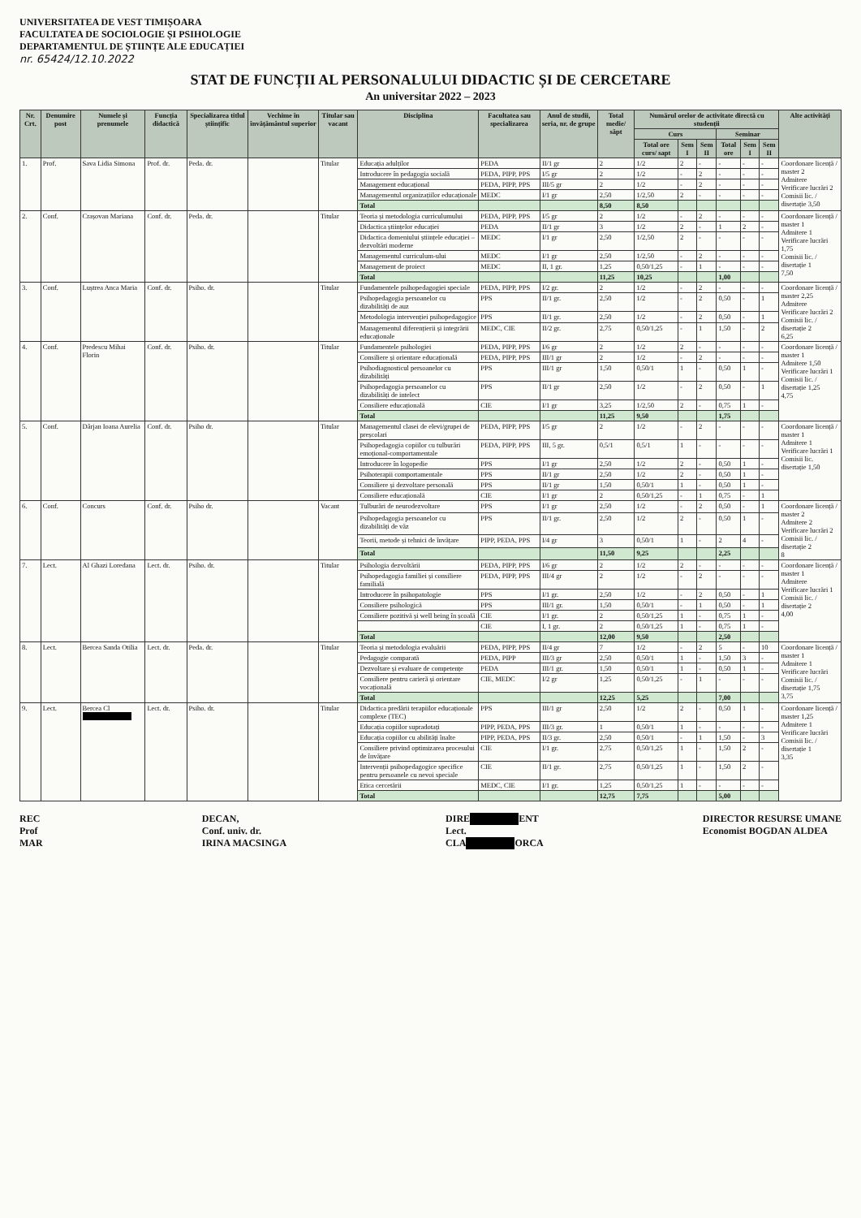UNIVERSITATEA DE VEST TIMIȘOARA
FACULTATEA DE SOCIOLOGIE ȘI PSIHOLOGIE
DEPARTAMENTUL DE ȘTIINȚE ALE EDUCAȚIEI
nr. 65424/12.10.2022
STAT DE FUNCȚII AL PERSONALULUI DIDACTIC ȘI DE CERCETARE
An universitar 2022 – 2023
| Nr. Crt. | Denumire post | Numele și prenumele | Funcția didactică | Specializarea titlul științific | Vechime în învățământul superior | Titular sau vacant | Disciplina | Facultatea sau specializarea | Anul de studii, seria, nr. de grupe | Total medie/ săpt | Numărul orelor de activitate directă cu studenții | | | | | | Alte activități |
| --- | --- | --- | --- | --- | --- | --- | --- | --- | --- | --- | --- | --- | --- | --- | --- | --- | --- |
| | | | | | | | | | | | Curs | | | Seminar | | | |
| | | | | | | | | | | | Total ore curs/ sapt | Sem I | Sem II | Total ore | Sem I | Sem II | |
| 1. | Prof. | Sava Lidia Simona | Prof. dr. | Peda. dr. | | Titular | Educația adulților | PEDA | II/1 gr | 2 | 1/2 | 2 | - | - | - | - | Coordonare licență / master 2 Admitere Verificare lucrări 2 Comisii lic. / disertație 3,50 |
| | | | | | | | Introducere în pedagogia socială | PEDA, PIPP, PPS | I/5 gr | 2 | 1/2 | - | 2 | - | - | - | |
| | | | | | | | Management educațional | PEDA, PIPP, PPS | III/5 gr | 2 | 1/2 | - | 2 | - | - | - | |
| | | | | | | | Managementul organizațiilor educaționale | MEDC | I/1 gr | 2,50 | 1/2,50 | 2 | - | - | - | - | |
| | | | | | | | Total | | | 8,50 | 8,50 | | | | | | |
| 2. | Conf. | Crașovan Mariana | Conf. dr. | Peda. dr. | | Titular | Teoria și metodologia curriculumului | PEDA, PIPP, PPS | I/5 gr | 2 | 1/2 | - | 2 | - | - | - | Coordonare licență / master 1 Admitere 1 Verificare lucrări 1,75 Comisii lic. / disertație 1 7,50 |
| | | | | | | | Didactica științelor educației | PEDA | II/1 gr | 3 | 1/2 | 2 | - | 1 | 2 | - | |
| | | | | | | | Didactica domeniului științele educației – dezvoltări moderne | MEDC | I/1 gr | 2,50 | 1/2,50 | 2 | - | - | - | - | |
| | | | | | | | Managementul curriculum-ului | MEDC | I/1 gr | 2,50 | 1/2,50 | - | 2 | - | - | - | |
| | | | | | | | Management de proiect | MEDC | II, 1 gr. | 1,25 | 0,50/1,25 | - | 1 | - | - | - | |
| | | | | | | | Total | | | 11,25 | 10,25 | | | 1,00 | | | |
| 3. | Conf. | Luștrea Anca Maria | Conf. dr. | Psiho. dr. | | Titular | Fundamentele psihopedagogiei speciale | PEDA, PIPP, PPS | I/2 gr. | 2 | 1/2 | - | 2 | - | - | - | Coordonare licență / master 2,25 Admitere Verificare lucrări 2 Comisii lic. / disertație 2 6,25 |
| | | | | | | | Psihopedagogia persoanelor cu dizabilități de auz | PPS | II/1 gr. | 2,50 | 1/2 | - | 2 | 0,50 | - | 1 | |
| | | | | | | | Metodologia intervenției psihopedagogice | PPS | II/1 gr. | 2,50 | 1/2 | - | 2 | 0,50 | - | 1 | |
| | | | | | | | Managementul diferențierii și integrării educaționale | MEDC, CIE | II/2 gr. | 2,75 | 0,50/1,25 | - | 1 | 1,50 | - | 2 | |
| 4. | Conf. | Predescu Mihai Florin | Conf. dr. | Psiho. dr. | | Titular | Fundamentele psihologiei | PEDA, PIPP, PPS | I/6 gr | 2 | 1/2 | 2 | - | - | - | - | Coordonare licență / master 1 Admitere 1,50 Verificare lucrări 1 Comisii lic. / disertație 1,25 4,75 |
| | | | | | | | Consiliere și orientare educațională | PEDA, PIPP, PPS | III/1 gr | 2 | 1/2 | - | 2 | - | - | - | |
| | | | | | | | Psihodiagnosticul persoanelor cu dizabilități | PPS | III/1 gr | 1,50 | 0,50/1 | 1 | - | 0,50 | 1 | - | |
| | | | | | | | Psihopedagogia persoanelor cu dizabilități de intelect | PPS | II/1 gr | 2,50 | 1/2 | - | 2 | 0,50 | - | 1 | |
| | | | | | | | Consiliere educațională | CIE | I/1 gr | 3,25 | 1/2,50 | 2 | - | 0,75 | 1 | - | |
| | | | | | | | Total | | | 11,25 | 9,50 | | | 1,75 | | | |
| 5. | Conf. | Dârjan Ioana Aurelia | Conf. dr. | Psiho dr. | | Titular | Managementul clasei de elevi/grupei de preșcolari | PEDA, PIPP, PPS | I/5 gr | 2 | 1/2 | - | 2 | - | - | - | Coordonare licență / master 1 Admitere 1 Verificare lucrări 1 Comisii lic. disertație 1,50 |
| | | | | | | | Psihopedagogia copiilor cu tulburări emoțional-comportamentale | PEDA, PIPP, PPS | III, 5 gr. | 0,5/1 | 0,5/1 | 1 | - | - | - | - | |
| | | | | | | | Introducere în logopedie | PPS | I/1 gr | 2,50 | 1/2 | 2 | - | 0,50 | 1 | - | |
| | | | | | | | Psihoterapii comportamentale | PPS | II/1 gr | 2,50 | 1/2 | 2 | - | 0,50 | 1 | - | |
| | | | | | | | Consiliere și dezvoltare personală | PPS | II/1 gr | 1,50 | 0,50/1 | 1 | - | 0,50 | 1 | - | |
| | | | | | | | Consiliere educațională | CIE | I/1 gr | 2 | 0,50/1,25 | - | 1 | 0,75 | - | 1 | |
| 6. | Conf. | Concurs | Conf. dr. | Psiho dr. | | Vacant | Tulburări de neurodezvoltare | PPS | I/1 gr | 2,50 | 1/2 | - | 2 | 0,50 | - | 1 | Coordonare licență / master 2 Admitere 2 Verificare lucrări 2 Comisii lic. / disertație 2 8 |
| | | | | | | | Psihopedagogia persoanelor cu dizabilități de văz | PPS | II/1 gr. | 2,50 | 1/2 | 2 | - | 0,50 | 1 | - | |
| | | | | | | | Teorii, metode și tehnici de învățare | PIPP, PEDA, PPS | I/4 gr | 3 | 0,50/1 | 1 | - | 2 | 4 | - | |
| | | | | | | | Total | | | 11,50 | 9,25 | | | 2,25 | | | |
| 7. | Lect. | Al Ghazi Loredana | Lect. dr. | Psiho. dr. | | Titular | Psihologia dezvoltării | PEDA, PIPP, PPS | I/6 gr | 2 | 1/2 | 2 | - | - | - | - | Coordonare licență / master 1 Admitere Verificare lucrări 1 Comisii lic. / disertație 2 4,00 |
| | | | | | | | Psihopedagogia familiei și consiliere familială | PEDA, PIPP, PPS | III/4 gr | 2 | 1/2 | - | 2 | - | - | - | |
| | | | | | | | Introducere în psihopatologie | PPS | I/1 gr. | 2,50 | 1/2 | - | 2 | 0,50 | - | 1 | |
| | | | | | | | Consiliere psihologică | PPS | III/1 gr. | 1,50 | 0,50/1 | - | 1 | 0,50 | - | 1 | |
| | | | | | | | Consiliere pozitivă și well being în școală | CIE | I/1 gr. | 2 | 0,50/1,25 | 1 | - | 0,75 | 1 | - | |
| | | | | | | | | CIE | I, 1 gr. | 2 | 0,50/1,25 | 1 | - | 0,75 | 1 | - | |
| | | | | | | | Total | | | 12,00 | 9,50 | | | 2,50 | | | |
| 8. | Lect. | Bercea Sanda Otilia | Lect. dr. | Peda. dr. | | Titular | Teoria și metodologia evaluării | PEDA, PIPP, PPS | II/4 gr | 7 | 1/2 | - | 2 | 5 | - | 10 | Coordonare licență / master 1 Admitere 1 Verificare lucrări Comisii lic. / disertație 1,75 3,75 |
| | | | | | | | Pedagogie comparată | PEDA, PIPP | III/3 gr | 2,50 | 0,50/1 | 1 | - | 1,50 | 3 | - | |
| | | | | | | | Dezvoltare și evaluare de competențe | PEDA | III/1 gr. | 1,50 | 0,50/1 | 1 | - | 0,50 | 1 | - | |
| | | | | | | | Consiliere pentru carieră și orientare vocațională | CIE, MEDC | I/2 gr | 1,25 | 0,50/1,25 | - | 1 | - | - | - | |
| | | | | | | | Total | | | 12,25 | 5,25 | | | 7,00 | | | |
| 9. | Lect. | Bercea Cl | Lect. dr. | Psiho. dr. | | Titular | Didactica predării terapiilor educaționale complexe (TEC) | PPS | III/1 gr | 2,50 | 1/2 | 2 | - | 0,50 | 1 | - | Coordonare licență / master 1,25 Admitere 1 Verificare lucrări Comisii lic. / disertație 1 3,35 |
| | | | | | | | Educația copiilor supradotați | PIPP, PEDA, PPS | III/3 gr. | 1 | 0,50/1 | 1 | - | - | - | - | |
| | | | | | | | Educația copiilor cu abilități înalte | PIPP, PEDA, PPS | II/3 gr. | 2,50 | 0,50/1 | - | 1 | 1,50 | - | 3 | |
| | | | | | | | Consiliere privind optimizarea procesului de învățare | CIE | I/1 gr. | 2,75 | 0,50/1,25 | 1 | - | 1,50 | 2 | - | |
| | | | | | | | Intervenții psihopedagogice specifice pentru persoanele cu nevoi speciale | CIE | II/1 gr. | 2,75 | 0,50/1,25 | 1 | - | 1,50 | 2 | - | |
| | | | | | | | Etica cercetării | MEDC, CIE | I/1 gr. | 1,25 | 0,50/1,25 | 1 | - | - | - | - | |
| | | | | | | | Total | | | 12,75 | 7,75 | | | 5,00 | | | |
REC
Prof
MAR
DECAN,
Conf. univ. dr.
IRINA MACSINGA
DIRE ENT
Lect.
CLA ORCA
DIRECTOR RESURSE UMANE
Economist BOGDAN ALDEA